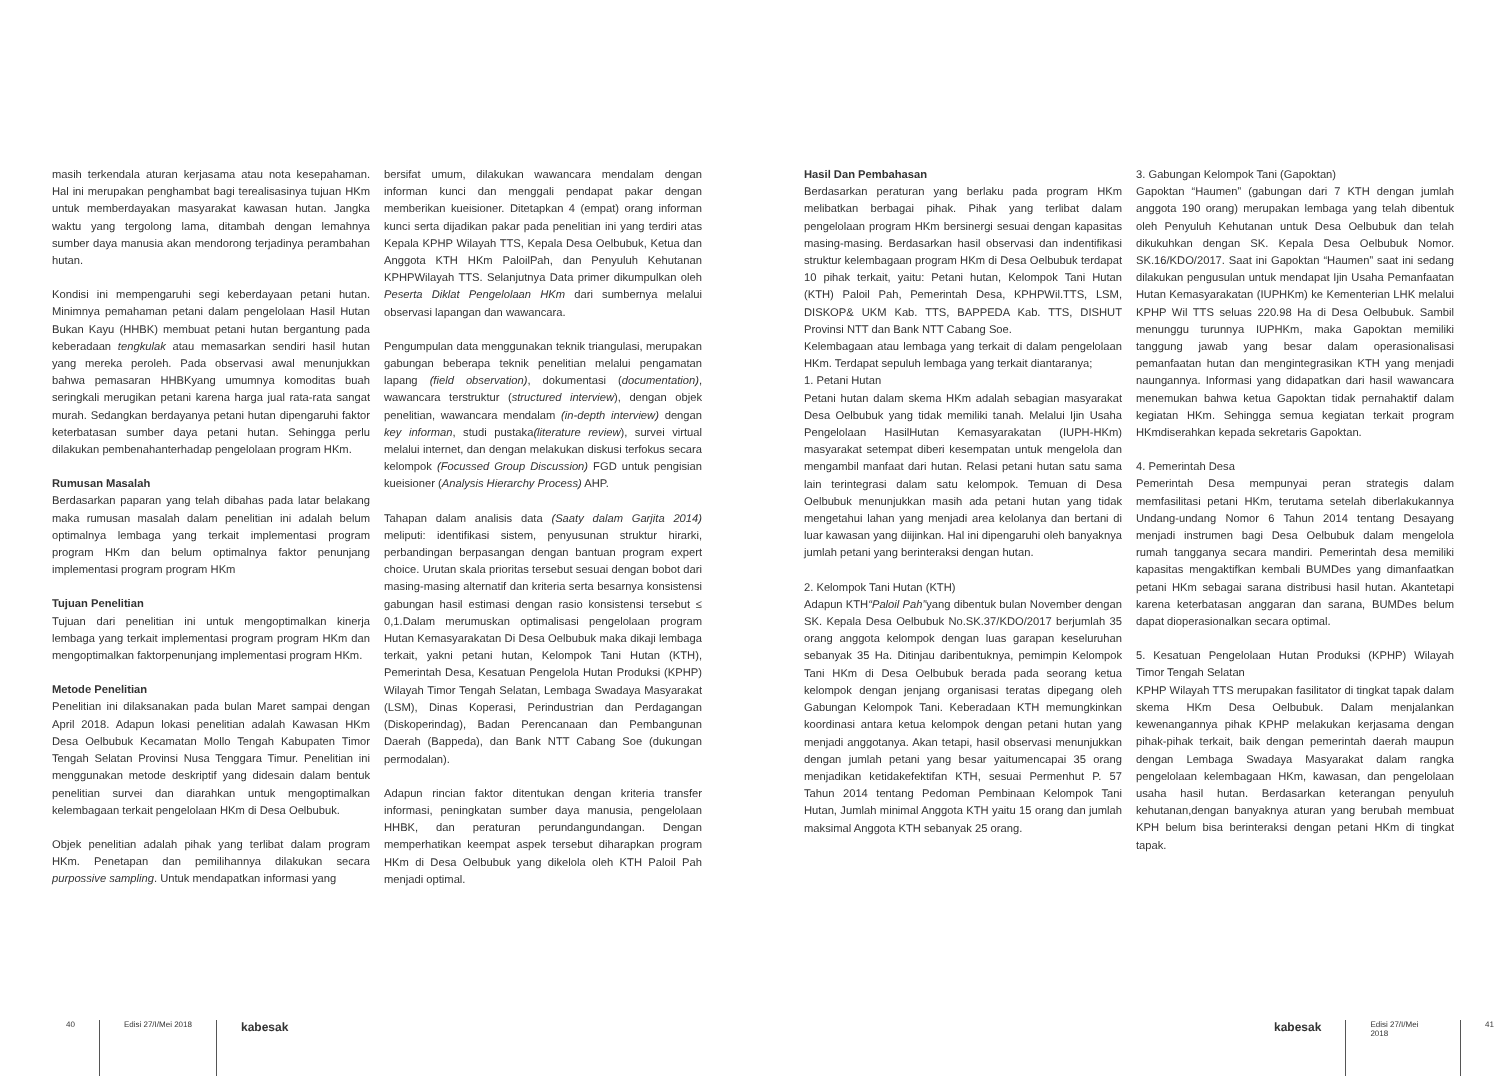masih terkendala aturan kerjasama atau nota kesepahaman. Hal ini merupakan penghambat bagi terealisasinya tujuan HKm untuk memberdayakan masyarakat kawasan hutan. Jangka waktu yang tergolong lama, ditambah dengan lemahnya sumber daya manusia akan mendorong terjadinya perambahan hutan.
Kondisi ini mempengaruhi segi keberdayaan petani hutan. Minimnya pemahaman petani dalam pengelolaan Hasil Hutan Bukan Kayu (HHBK) membuat petani hutan bergantung pada keberadaan tengkulak atau memasarkan sendiri hasil hutan yang mereka peroleh. Pada observasi awal menunjukkan bahwa pemasaran HHBKyang umumnya komoditas buah seringkali merugikan petani karena harga jual rata-rata sangat murah. Sedangkan berdayanya petani hutan dipengaruhi faktor keterbatasan sumber daya petani hutan. Sehingga perlu dilakukan pembenahanterhadap pengelolaan program HKm.
Rumusan Masalah
Berdasarkan paparan yang telah dibahas pada latar belakang maka rumusan masalah dalam penelitian ini adalah belum optimalnya lembaga yang terkait implementasi program program HKm dan belum optimalnya faktor penunjang implementasi program program HKm
Tujuan Penelitian
Tujuan dari penelitian ini untuk mengoptimalkan kinerja lembaga yang terkait implementasi program program HKm dan mengoptimalkan faktorpenunjang implementasi program HKm.
Metode Penelitian
Penelitian ini dilaksanakan pada bulan Maret sampai dengan April 2018. Adapun lokasi penelitian adalah Kawasan HKm Desa Oelbubuk Kecamatan Mollo Tengah Kabupaten Timor Tengah Selatan Provinsi Nusa Tenggara Timur. Penelitian ini menggunakan metode deskriptif yang didesain dalam bentuk penelitian survei dan diarahkan untuk mengoptimalkan kelembagaan terkait pengelolaan HKm di Desa Oelbubuk.
Objek penelitian adalah pihak yang terlibat dalam program HKm. Penetapan dan pemilihannya dilakukan secara purpossive sampling. Untuk mendapatkan informasi yang
bersifat umum, dilakukan wawancara mendalam dengan informan kunci dan menggali pendapat pakar dengan memberikan kueisioner. Ditetapkan 4 (empat) orang informan kunci serta dijadikan pakar pada penelitian ini yang terdiri atas Kepala KPHP Wilayah TTS, Kepala Desa Oelbubuk, Ketua dan Anggota KTH HKm PaloilPah, dan Penyuluh Kehutanan KPHPWilayah TTS. Selanjutnya Data primer dikumpulkan oleh Peserta Diklat Pengelolaan HKm dari sumbernya melalui observasi lapangan dan wawancara.
Pengumpulan data menggunakan teknik triangulasi, merupakan gabungan beberapa teknik penelitian melalui pengamatan lapang (field observation), dokumentasi (documentation), wawancara terstruktur (structured interview), dengan objek penelitian, wawancara mendalam (in-depth interview) dengan key informan, studi pustaka(literature review), survei virtual melalui internet, dan dengan melakukan diskusi terfokus secara kelompok (Focussed Group Discussion) FGD untuk pengisian kueisioner (Analysis Hierarchy Process) AHP.
Tahapan dalam analisis data (Saaty dalam Garjita 2014) meliputi: identifikasi sistem, penyusunan struktur hirarki, perbandingan berpasangan dengan bantuan program expert choice. Urutan skala prioritas tersebut sesuai dengan bobot dari masing-masing alternatif dan kriteria serta besarnya konsistensi gabungan hasil estimasi dengan rasio konsistensi tersebut ≤ 0,1.Dalam merumuskan optimalisasi pengelolaan program Hutan Kemasyarakatan Di Desa Oelbubuk maka dikaji lembaga terkait, yakni petani hutan, Kelompok Tani Hutan (KTH), Pemerintah Desa, Kesatuan Pengelola Hutan Produksi (KPHP) Wilayah Timor Tengah Selatan, Lembaga Swadaya Masyarakat (LSM), Dinas Koperasi, Perindustrian dan Perdagangan (Diskoperindag), Badan Perencanaan dan Pembangunan Daerah (Bappeda), dan Bank NTT Cabang Soe (dukungan permodalan).
Adapun rincian faktor ditentukan dengan kriteria transfer informasi, peningkatan sumber daya manusia, pengelolaan HHBK, dan peraturan perundangundangan. Dengan memperhatikan keempat aspek tersebut diharapkan program HKm di Desa Oelbubuk yang dikelola oleh KTH Paloil Pah menjadi optimal.
Hasil Dan Pembahasan
Berdasarkan peraturan yang berlaku pada program HKm melibatkan berbagai pihak. Pihak yang terlibat dalam pengelolaan program HKm bersinergi sesuai dengan kapasitas masing-masing. Berdasarkan hasil observasi dan indentifikasi struktur kelembagaan program HKm di Desa Oelbubuk terdapat 10 pihak terkait, yaitu: Petani hutan, Kelompok Tani Hutan (KTH) Paloil Pah, Pemerintah Desa, KPHPWil.TTS, LSM, DISKOP& UKM Kab. TTS, BAPPEDA Kab. TTS, DISHUT Provinsi NTT dan Bank NTT Cabang Soe.
Kelembagaan atau lembaga yang terkait di dalam pengelolaan HKm. Terdapat sepuluh lembaga yang terkait diantaranya;
1. Petani Hutan
Petani hutan dalam skema HKm adalah sebagian masyarakat Desa Oelbubuk yang tidak memiliki tanah. Melalui Ijin Usaha Pengelolaan HasilHutan Kemasyarakatan (IUPH-HKm) masyarakat setempat diberi kesempatan untuk mengelola dan mengambil manfaat dari hutan. Relasi petani hutan satu sama lain terintegrasi dalam satu kelompok. Temuan di Desa Oelbubuk menunjukkan masih ada petani hutan yang tidak mengetahui lahan yang menjadi area kelolanya dan bertani di luar kawasan yang diijinkan. Hal ini dipengaruhi oleh banyaknya jumlah petani yang berinteraksi dengan hutan.
2. Kelompok Tani Hutan (KTH)
Adapun KTH“Paloil Pah”yang dibentuk bulan November dengan SK. Kepala Desa Oelbubuk No.SK.37/KDO/2017 berjumlah 35 orang anggota kelompok dengan luas garapan keseluruhan sebanyak 35 Ha. Ditinjau daribentuknya, pemimpin Kelompok Tani HKm di Desa Oelbubuk berada pada seorang ketua kelompok dengan jenjang organisasi teratas dipegang oleh Gabungan Kelompok Tani. Keberadaan KTH memungkinkan koordinasi antara ketua kelompok dengan petani hutan yang menjadi anggotanya. Akan tetapi, hasil observasi menunjukkan dengan jumlah petani yang besar yaitumencapai 35 orang menjadikan ketidakefektifan KTH, sesuai Permenhut P. 57 Tahun 2014 tentang Pedoman Pembinaan Kelompok Tani Hutan, Jumlah minimal Anggota KTH yaitu 15 orang dan jumlah maksimal Anggota KTH sebanyak 25 orang.
3. Gabungan Kelompok Tani (Gapoktan)
Gapoktan “Haumen” (gabungan dari 7 KTH dengan jumlah anggota 190 orang) merupakan lembaga yang telah dibentuk oleh Penyuluh Kehutanan untuk Desa Oelbubuk dan telah dikukuhkan dengan SK. Kepala Desa Oelbubuk Nomor. SK.16/KDO/2017. Saat ini Gapoktan “Haumen” saat ini sedang dilakukan pengusulan untuk mendapat Ijin Usaha Pemanfaatan Hutan Kemasyarakatan (IUPHKm) ke Kementerian LHK melalui KPHP Wil TTS seluas 220.98 Ha di Desa Oelbubuk. Sambil menunggu turunnya IUPHKm, maka Gapoktan memiliki tanggung jawab yang besar dalam operasionalisasi pemanfaatan hutan dan mengintegrasikan KTH yang menjadi naungannya. Informasi yang didapatkan dari hasil wawancara menemukan bahwa ketua Gapoktan tidak pernahaktif dalam kegiatan HKm. Sehingga semua kegiatan terkait program HKmdiserahkan kepada sekretaris Gapoktan.
4. Pemerintah Desa
Pemerintah Desa mempunyai peran strategis dalam memfasilitasi petani HKm, terutama setelah diberlakukannya Undang-undang Nomor 6 Tahun 2014 tentang Desayang menjadi instrumen bagi Desa Oelbubuk dalam mengelola rumah tangganya secara mandiri. Pemerintah desa memiliki kapasitas mengaktifkan kembali BUMDes yang dimanfaatkan petani HKm sebagai sarana distribusi hasil hutan. Akantetapi karena keterbatasan anggaran dan sarana, BUMDes belum dapat dioperasionalkan secara optimal.
5. Kesatuan Pengelolaan Hutan Produksi (KPHP) Wilayah Timor Tengah Selatan
KPHP Wilayah TTS merupakan fasilitator di tingkat tapak dalam skema HKm Desa Oelbubuk. Dalam menjalankan kewenangannya pihak KPHP melakukan kerjasama dengan pihak-pihak terkait, baik dengan pemerintah daerah maupun dengan Lembaga Swadaya Masyarakat dalam rangka pengelolaan kelembagaan HKm, kawasan, dan pengelolaan usaha hasil hutan. Berdasarkan keterangan penyuluh kehutanan,dengan banyaknya aturan yang berubah membuat KPH belum bisa berinteraksi dengan petani HKm di tingkat tapak.
40 Edisi 27/I/Mei 2018
kabesak
kabesak
Edisi 27/I/Mei 2018 41